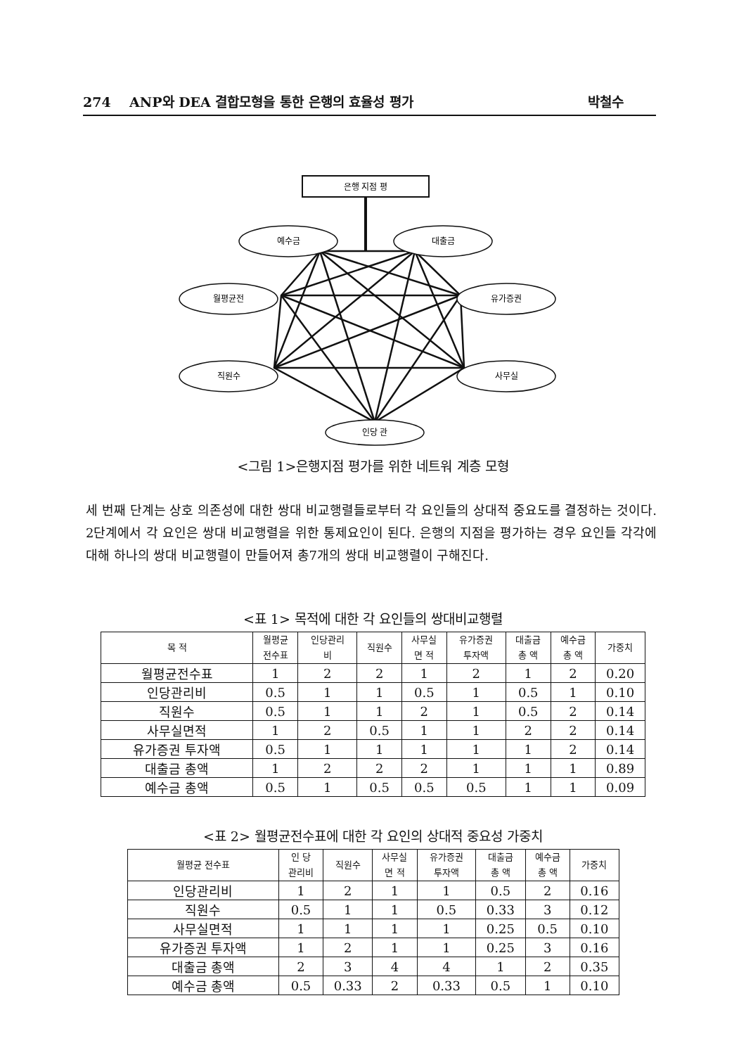274 ANP와 DEA 결합모형을 통한 은행의 효율성 평가 박철수
은행 지점 평
예수금
대출금
월평균전
유가증권
직원수
사무실
인당 관
<그림 1>은행지점 평가를 위한 네트워 계층 모형
세 번째 단계는 상호 의존성에 대한 쌍대 비교행렬들로부터 각 요인들의 상대적 중요도를 결정하는 것이다. 2단계에서 각 요인은 쌍대 비교행렬을 위한 통제요인이 된다. 은행의 지점을 평가하는 경우 요인들 각각에 대해 하나의 쌍대 비교행렬이 만들어져 총7개의 쌍대 비교행렬이 구해진다.
<표 1> 목적에 대한 각 요인들의 쌍대비교행렬
| 목 적 | 월평균 전수표 | 인당관리 비 | 직원수 | 사무실 면 적 | 유가증권 투자액 | 대출금 총 액 | 예수금 총 액 | 가중치 |
| --- | --- | --- | --- | --- | --- | --- | --- | --- |
| 월평균전수표 | 1 | 2 | 2 | 1 | 2 | 1 | 2 | 0.20 |
| 인당관리비 | 0.5 | 1 | 1 | 0.5 | 1 | 0.5 | 1 | 0.10 |
| 직원수 | 0.5 | 1 | 1 | 2 | 1 | 0.5 | 2 | 0.14 |
| 사무실면적 | 1 | 2 | 0.5 | 1 | 1 | 2 | 2 | 0.14 |
| 유가증권 투자액 | 0.5 | 1 | 1 | 1 | 1 | 1 | 2 | 0.14 |
| 대출금 총액 | 1 | 2 | 2 | 2 | 1 | 1 | 1 | 0.89 |
| 예수금 총액 | 0.5 | 1 | 0.5 | 0.5 | 0.5 | 1 | 1 | 0.09 |
<표 2> 월평균전수표에 대한 각 요인의 상대적 중요성 가중치
| 월평균 전수표 | 인 당 관리비 | 직원수 | 사무실 면 적 | 유가증권 투자액 | 대출금 총 액 | 예수금 총 액 | 가중치 |
| --- | --- | --- | --- | --- | --- | --- | --- |
| 인당관리비 | 1 | 2 | 1 | 1 | 0.5 | 2 | 0.16 |
| 직원수 | 0.5 | 1 | 1 | 0.5 | 0.33 | 3 | 0.12 |
| 사무실면적 | 1 | 1 | 1 | 1 | 0.25 | 0.5 | 0.10 |
| 유가증권 투자액 | 1 | 2 | 1 | 1 | 0.25 | 3 | 0.16 |
| 대출금 총액 | 2 | 3 | 4 | 4 | 1 | 2 | 0.35 |
| 예수금 총액 | 0.5 | 0.33 | 2 | 0.33 | 0.5 | 1 | 0.10 |